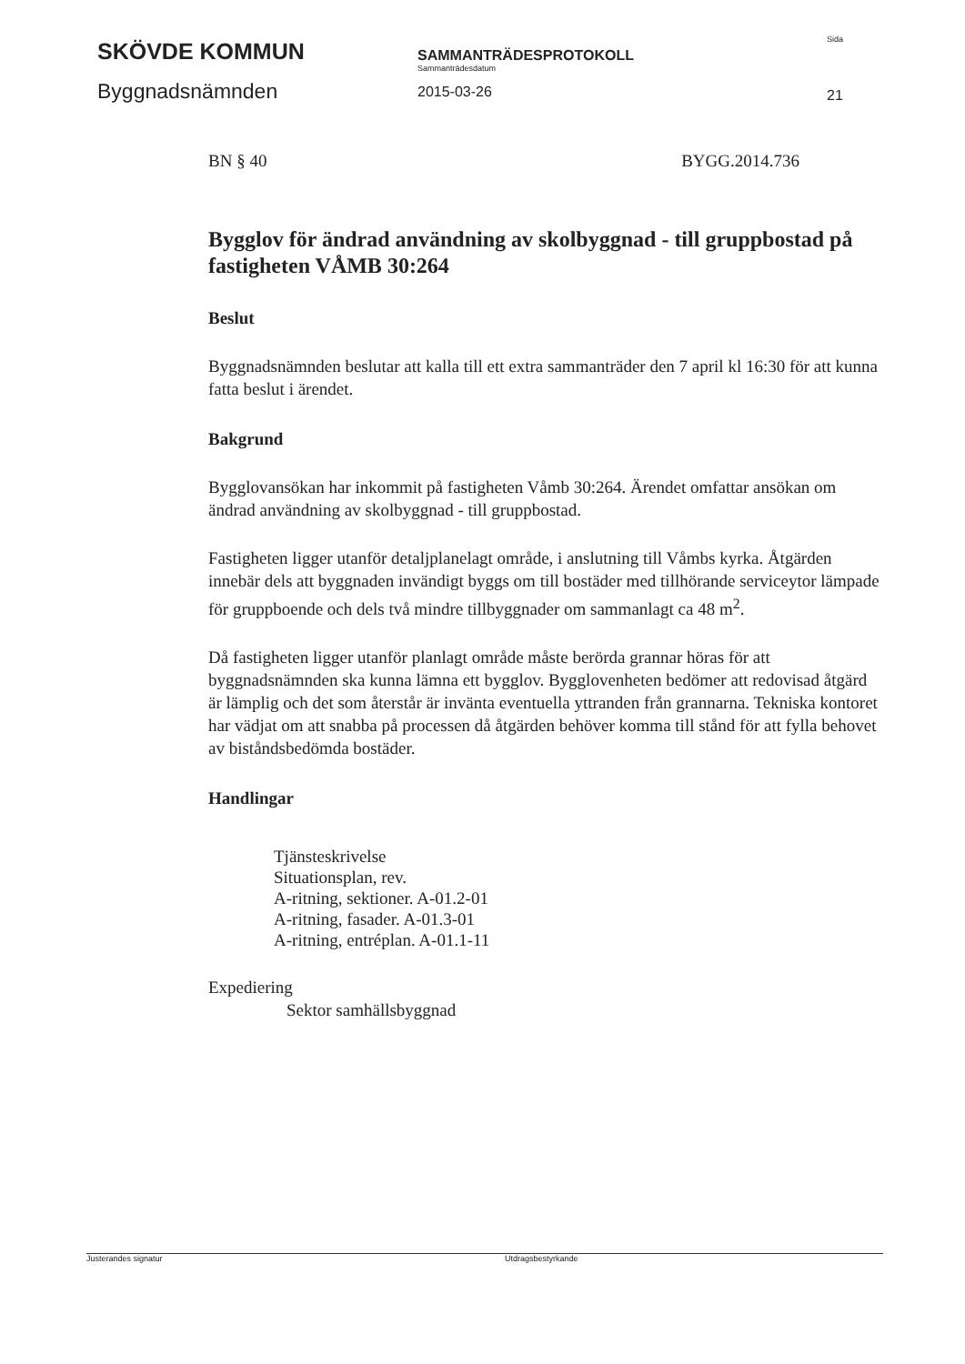SKÖVDE KOMMUN
Byggnadsnämnden
SAMMANTRÄDESPROTOKOLL
Sammanträdesdatum
2015-03-26
Sida
21
BN § 40 BYGG.2014.736
Bygglov för ändrad användning av skolbyggnad - till gruppbostad på fastigheten VÅMB 30:264
Beslut
Byggnadsnämnden beslutar att kalla till ett extra sammanträder den 7 april kl 16:30 för att kunna fatta beslut i ärendet.
Bakgrund
Bygglovansökan har inkommit på fastigheten Våmb 30:264. Ärendet omfattar ansökan om ändrad användning av skolbyggnad - till gruppbostad.
Fastigheten ligger utanför detaljplanelagt område, i anslutning till Våmbs kyrka. Åtgärden innebär dels att byggnaden invändigt byggs om till bostäder med tillhörande serviceytor lämpade för gruppboende och dels två mindre tillbyggnader om sammanlagt ca 48 m<sup>2</sup>.
Då fastigheten ligger utanför planlagt område måste berörda grannar höras för att byggnadsnämnden ska kunna lämna ett bygglov. Bygglovenheten bedömer att redovisad åtgärd är lämplig och det som återstår är invänta eventuella yttranden från grannarna. Tekniska kontoret har vädjat om att snabba på processen då åtgärden behöver komma till stånd för att fylla behovet av biståndsbedömda bostäder.
Handlingar
Tjänsteskrivelse
Situationsplan, rev.
A-ritning, sektioner. A-01.2-01
A-ritning, fasader. A-01.3-01
A-ritning, entréplan. A-01.1-11
Expediering
Sektor samhällsbyggnad
Justerandes signatur Utdragsbestyrkande